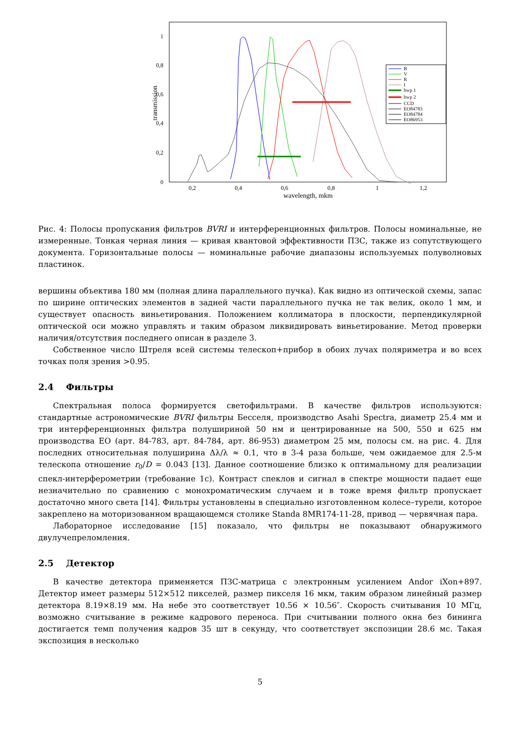0
0,2
0,4
0,6
0,8
1
0,2
0,4
0,6
0,8
1
1,2
wavelength, mkm
transmission
B
V
R
I
hwp 1
hwp 2
CCD
EO84783
EO84784
EO86953
Рис. 4: Полосы пропускания фильтров BVRI и интерференционных фильтров. Полосы номинальные, не измеренные. Тонкая черная линия — кривая квантовой эффективности ПЗС, также из сопутствующего документа. Горизонтальные полосы — номинальные рабочие диапазоны используемых полуволновых пластинок.
вершины объектива 180 мм (полная длина параллельного пучка). Как видно из оптической схемы, запас по ширине оптических элементов в задней части параллельного пучка не так велик, около 1 мм, и существует опасность виньетирования. Положением коллиматора в плоскости, перпендикулярной оптической оси можно управлять и таким образом ликвидировать виньетирование. Метод проверки наличия/отсутствия последнего описан в разделе 3.
Собственное число Штреля всей системы телескоп+прибор в обоих лучах поляриметра и во всех точках поля зрения >0.95.
2.4 Фильтры
Спектральная полоса формируется светофильтрами. В качестве фильтров используются: стандартные астрономические BVRI фильтры Бесселя, производство Asahi Spectra, диаметр 25.4 мм и три интерференционных фильтра полушириной 50 нм и центрированные на 500, 550 и 625 нм производства EO (арт. 84-783, арт. 84-784, арт. 86-953) диаметром 25 мм, полосы см. на рис. 4. Для последних относительная полуширина Δλ/λ ≈ 0.1, что в 3-4 раза больше, чем ожидаемое для 2.5-м телескопа отношение r<sub>0</sub>/D = 0.043 [13]. Данное соотношение близко к оптимальному для реализации спекл-интерферометрии (требование 1c). Контраст спеклов и сигнал в спектре мощности падает еще незначительно по сравнению с монохроматическим случаем и в тоже время фильтр пропускает достаточно много света [14]. Фильтры установлены в специально изготовленном колесе–турели, которое закреплено на моторизованном вращающемся столике Standa 8MR174-11-28, привод — червячная пара.
Лабораторное исследование [15] показало, что фильтры не показывают обнаружимого двулучепреломления.
2.5 Детектор
В качестве детектора применяется ПЗС-матрица с электронным усилением Andor iXon+897. Детектор имеет размеры 512×512 пикселей, размер пикселя 16 мкм, таким образом линейный размер детектора 8.19×8.19 мм. На небе это соответствует 10.56 × 10.56″. Скорость считывания 10 МГц, возможно считывание в режиме кадрового переноса. При считывании полного окна без бининга достигается темп получения кадров 35 шт в секунду, что соответствует экспозиции 28.6 мс. Такая экспозиция в несколько
5